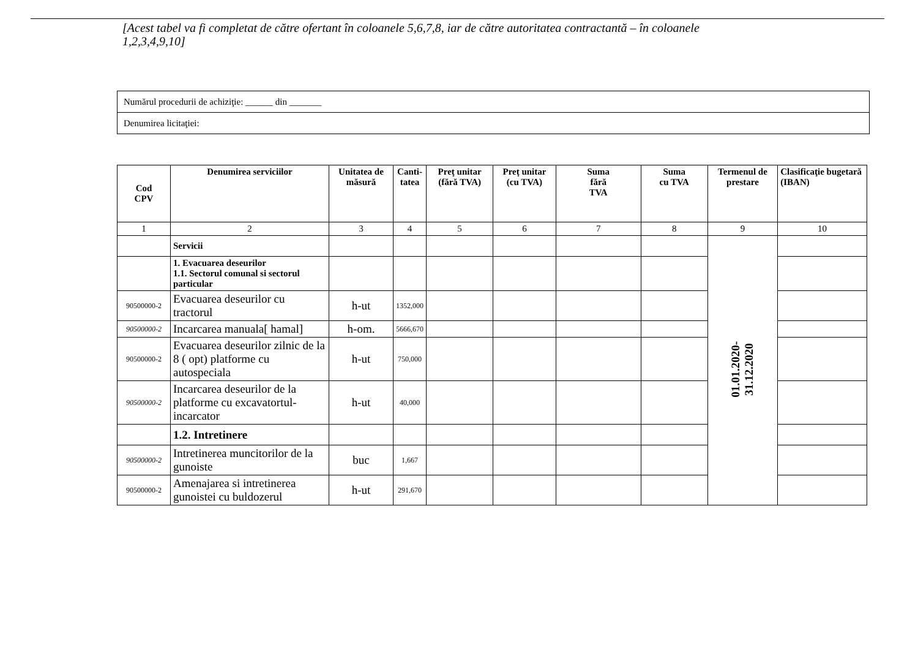[Acest tabel va fi completat de către ofertant în coloanele 5,6,7,8, iar de către autoritatea contractantă – în coloanele 1,2,3,4,9,10]
| Numărul procedurii de achiziţie: ______ din _______ |
| Denumirea licitaţiei: |
| Cod CPV | Denumirea serviciilor | Unitatea de măsură | Canti- tatea | Preţ unitar (fără TVA) | Preţ unitar (cu TVA) | Suma fără TVA | Suma cu TVA | Termenul de prestare | Clasificaţie bugetară (IBAN) |
| --- | --- | --- | --- | --- | --- | --- | --- | --- | --- |
| 1 | 2 | 3 | 4 | 5 | 6 | 7 | 8 | 9 | 10 |
| | Servicii | | | | | | | 01.01.2020- 31.12.2020 | |
| | 1. Evacuarea deseurilor 1.1. Sectorul comunal si sectorul particular | | | | | | | | |
| 90500000-2 | Evacuarea deseurilor cu tractorul | h-ut | 1352,000 | | | | | | |
| 90500000-2 | Incarcarea manuala[ hamal] | h-om. | 5666,670 | | | | | | |
| 90500000-2 | Evacuarea deseurilor zilnic de la 8 ( opt) platforme cu autospeciala | h-ut | 750,000 | | | | | | |
| 90500000-2 | Incarcarea deseurilor de la platforme cu excavatortul-incarcator | h-ut | 40,000 | | | | | | |
| | 1.2. Intretinere | | | | | | | | |
| 90500000-2 | Intretinerea muncitorilor de la gunoiste | buc | 1,667 | | | | | | |
| 90500000-2 | Amenajarea si intretinerea gunoistei cu buldozerul | h-ut | 291,670 | | | | | | |